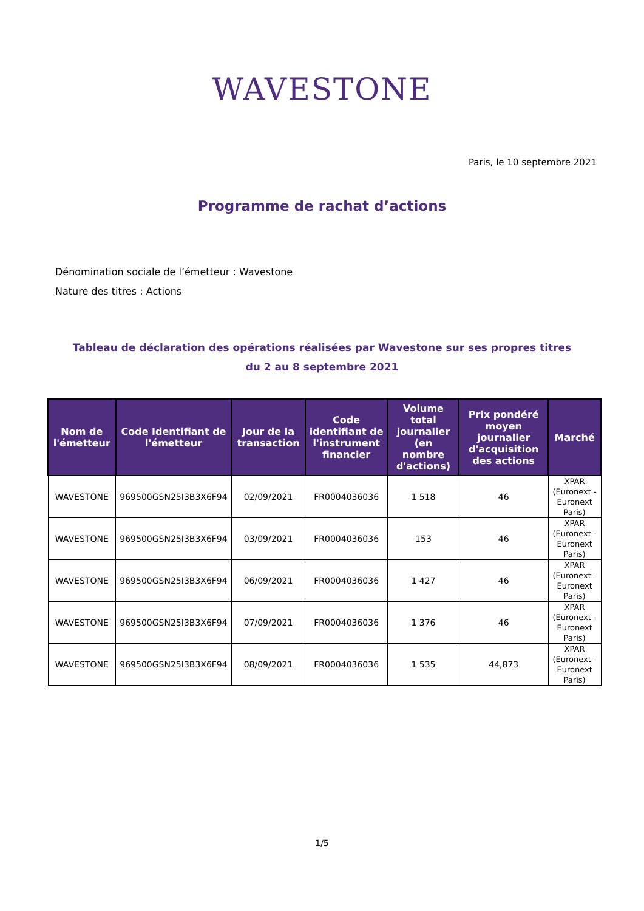WAVESTONE
Paris, le 10 septembre 2021
Programme de rachat d’actions
Dénomination sociale de l’émetteur : Wavestone
Nature des titres : Actions
Tableau de déclaration des opérations réalisées par Wavestone sur ses propres titres
du 2 au 8 septembre 2021
| Nom de l'émetteur | Code Identifiant de l'émetteur | Jour de la transaction | Code identifiant de l'instrument financier | Volume total journalier (en nombre d'actions) | Prix pondéré moyen journalier d'acquisition des actions | Marché |
| --- | --- | --- | --- | --- | --- | --- |
| WAVESTONE | 969500GSN25I3B3X6F94 | 02/09/2021 | FR0004036036 | 1 518 | 46 | XPAR (Euronext - Euronext Paris) |
| WAVESTONE | 969500GSN25I3B3X6F94 | 03/09/2021 | FR0004036036 | 153 | 46 | XPAR (Euronext - Euronext Paris) |
| WAVESTONE | 969500GSN25I3B3X6F94 | 06/09/2021 | FR0004036036 | 1 427 | 46 | XPAR (Euronext - Euronext Paris) |
| WAVESTONE | 969500GSN25I3B3X6F94 | 07/09/2021 | FR0004036036 | 1 376 | 46 | XPAR (Euronext - Euronext Paris) |
| WAVESTONE | 969500GSN25I3B3X6F94 | 08/09/2021 | FR0004036036 | 1 535 | 44,873 | XPAR (Euronext - Euronext Paris) |
1/5